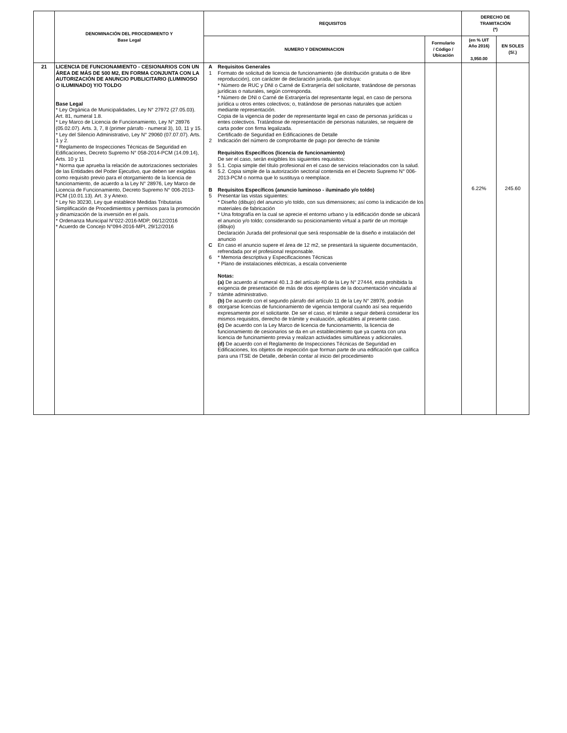| | DENOMINACIÓN DEL PROCEDIMIENTO Y Base Legal | REQUISITOS | | | DERECHO DE TRAMITACIÓN (*) | |
| --- | --- | --- | --- | --- | --- | --- |
| | | NUMERO Y DENOMINACION | | Formulario / Código / Ubicación | (en % UIT Año 2016) 3,950.00 | EN SOLES (S/.) |
| 21 | LICENCIA DE FUNCIONAMIENTO - CESIONARIOS CON UN ÁREA DE MÁS DE 500 M2, EN FORMA CONJUNTA CON LA AUTORIZACIÓN DE ANUNCIO PUBLICITARIO (LUMINOSO O ILUMINADO) Y/O TOLDO Base Legal * Ley Orgánica de Municipalidades, Ley N° 27972 (27.05.03). Art. 81, numeral 1.8. * Ley Marco de Licencia de Funcionamiento, Ley N° 28976 (05.02.07). Arts. 3, 7, 8 (primer párrafo - numeral 3), 10, 11 y 15. * Ley del Silencio Administrativo, Ley N° 29060 (07.07.07). Arts. 1 y 2. * Reglamento de Inspecciones Técnicas de Seguridad en Edificaciones, Decreto Supremo N° 058-2014-PCM (14.09.14), Arts. 10 y 11 * Norma que aprueba la relación de autorizaciones sectoriales de las Entidades del Poder Ejecutivo, que deben ser exigidas como requisito previo para el otorgamiento de la licencia de funcionamiento, de acuerdo a la Ley N° 28976, Ley Marco de Licencia de Funcionamiento, Decreto Supremo N° 006-2013-PCM (10.01.13). Art. 3 y Anexo. * Ley No 30230, Ley que establece Medidas Tributarias Simplificación de Procedimientos y permisos para la promoción y dinamización de la inversión en el país. * Ordenanza Municipal N°022-2016-MDP, 06/12/2016 * Acuerdo de Concejo N°094-2016-MPI, 29/12/2016 | A 1 2 3 4 B 5 C 6 7 8 | Requisitos Generales Formato de solicitud de licencia de funcionamiento (de distribución gratuita o de libre reproducción), con carácter de declaración jurada, que incluya: * Número de RUC y DNI o Carné de Extranjería del solicitante, tratándose de personas jurídicas o naturales, según corresponda. * Número de DNI o Carné de Extranjería del representante legal, en caso de persona jurídica u otros entes colectivos; o, tratándose de personas naturales que actúen mediante representación. Copia de la vigencia de poder de representante legal en caso de personas jurídicas u entes colectivos. Tratándose de representación de personas naturales, se requiere de carta poder con firma legalizada. Certificado de Seguridad en Edificaciones de Detalle Indicación del número de comprobante de pago por derecho de trámite Requisitos Específicos (licencia de funcionamiento) De ser el caso, serán exigibles los siguientes requisitos: 5.1. Copia simple del título profesional en el caso de servicios relacionados con la salud. 5.2. Copia simple de la autorización sectorial contenida en el Decreto Supremo N° 006-2013-PCM o norma que lo sustituya o reemplace. Requisitos Específicos (anuncio luminoso - iluminado y/o toldo) Presentar las vistas siguientes: * Diseño (dibujo) del anuncio y/o toldo, con sus dimensiones; así como la indicación de los materiales de fabricación * Una fotografía en la cual se aprecie el entorno urbano y la edificación donde se ubicará el anuncio y/o toldo; considerando su posicionamiento virtual a partir de un montaje (dibujo) Declaración Jurada del profesional que será responsable de la diseño e instalación del anuncio En caso el anuncio supere el área de 12 m2, se presentará la siguiente documentación, refrendada por el profesional responsable. * Memoria descriptiva y Especificaciones Técnicas * Plano de instalaciones eléctricas, a escala conveniente Notas: (a) De acuerdo al numeral 40.1.3 del artículo 40 de la Ley N° 27444, esta prohibida la exigencia de presentación de más de dos ejemplares de la documentación vinculada al trámite administrativo. (b) De acuerdo con el segundo párrafo del artículo 11 de la Ley N° 28976, podrán otorgarse licencias de funcionamiento de vigencia temporal cuando así sea requerido expresamente por el solicitante. De ser el caso, el trámite a seguir deberá considerar los mismos requisitos, derecho de trámite y evaluación, aplicables al presente caso. (c) De acuerdo con la Ley Marco de licencia de funcionamiento, la licencia de funcionamiento de cesionarios se da en un establecimiento que ya cuenta con una licencia de funcinamiento previa y realizan actividades simultáneas y adicionales. (d) De acuerdo con el Reglamento de Inspecciones Técnicas de Seguridad en Edificaciones, los objetos de inspección que forman parte de una edificación que califica para una ITSE de Detalle, deberán contar al inicio del procedimiento | | 6.22% | 245.60 |